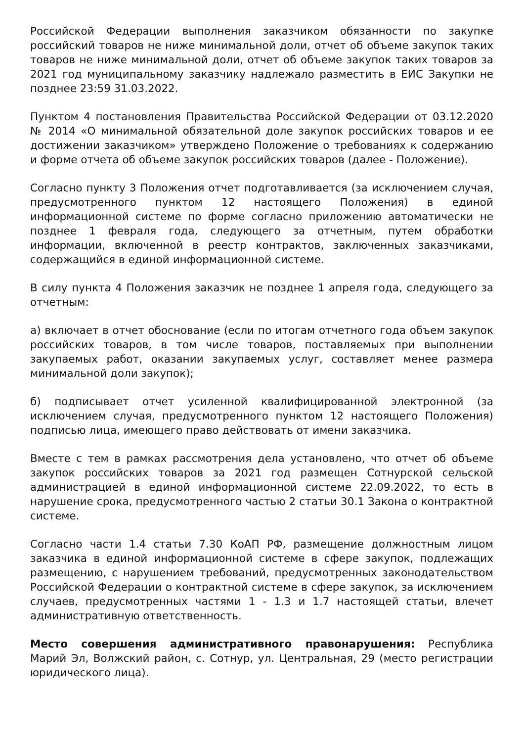Российской Федерации выполнения заказчиком обязанности по закупке российский товаров не ниже минимальной доли, отчет об объеме закупок таких товаров не ниже минимальной доли, отчет об объеме закупок таких товаров за 2021 год муниципальному заказчику надлежало разместить в ЕИС Закупки не позднее 23:59 31.03.2022.
Пунктом 4 постановления Правительства Российской Федерации от 03.12.2020 № 2014 «О минимальной обязательной доле закупок российских товаров и ее достижении заказчиком» утверждено Положение о требованиях к содержанию и форме отчета об объеме закупок российских товаров (далее - Положение).
Согласно пункту 3 Положения отчет подготавливается (за исключением случая, предусмотренного пунктом 12 настоящего Положения) в единой информационной системе по форме согласно приложению автоматически не позднее 1 февраля года, следующего за отчетным, путем обработки информации, включенной в реестр контрактов, заключенных заказчиками, содержащийся в единой информационной системе.
В силу пункта 4 Положения заказчик не позднее 1 апреля года, следующего за отчетным:
а) включает в отчет обоснование (если по итогам отчетного года объем закупок российских товаров, в том числе товаров, поставляемых при выполнении закупаемых работ, оказании закупаемых услуг, составляет менее размера минимальной доли закупок);
б) подписывает отчет усиленной квалифицированной электронной (за исключением случая, предусмотренного пунктом 12 настоящего Положения) подписью лица, имеющего право действовать от имени заказчика.
Вместе с тем в рамках рассмотрения дела установлено, что отчет об объеме закупок российских товаров за 2021 год размещен Сотнурской сельской администрацией в единой информационной системе 22.09.2022, то есть в нарушение срока, предусмотренного частью 2 статьи 30.1 Закона о контрактной системе.
Согласно части 1.4 статьи 7.30 КоАП РФ, размещение должностным лицом заказчика в единой информационной системе в сфере закупок, подлежащих размещению, с нарушением требований, предусмотренных законодательством Российской Федерации о контрактной системе в сфере закупок, за исключением случаев, предусмотренных частями 1 - 1.3 и 1.7 настоящей статьи, влечет административную ответственность.
Место совершения административного правонарушения: Республика Марий Эл, Волжский район, с. Сотнур, ул. Центральная, 29 (место регистрации юридического лица).